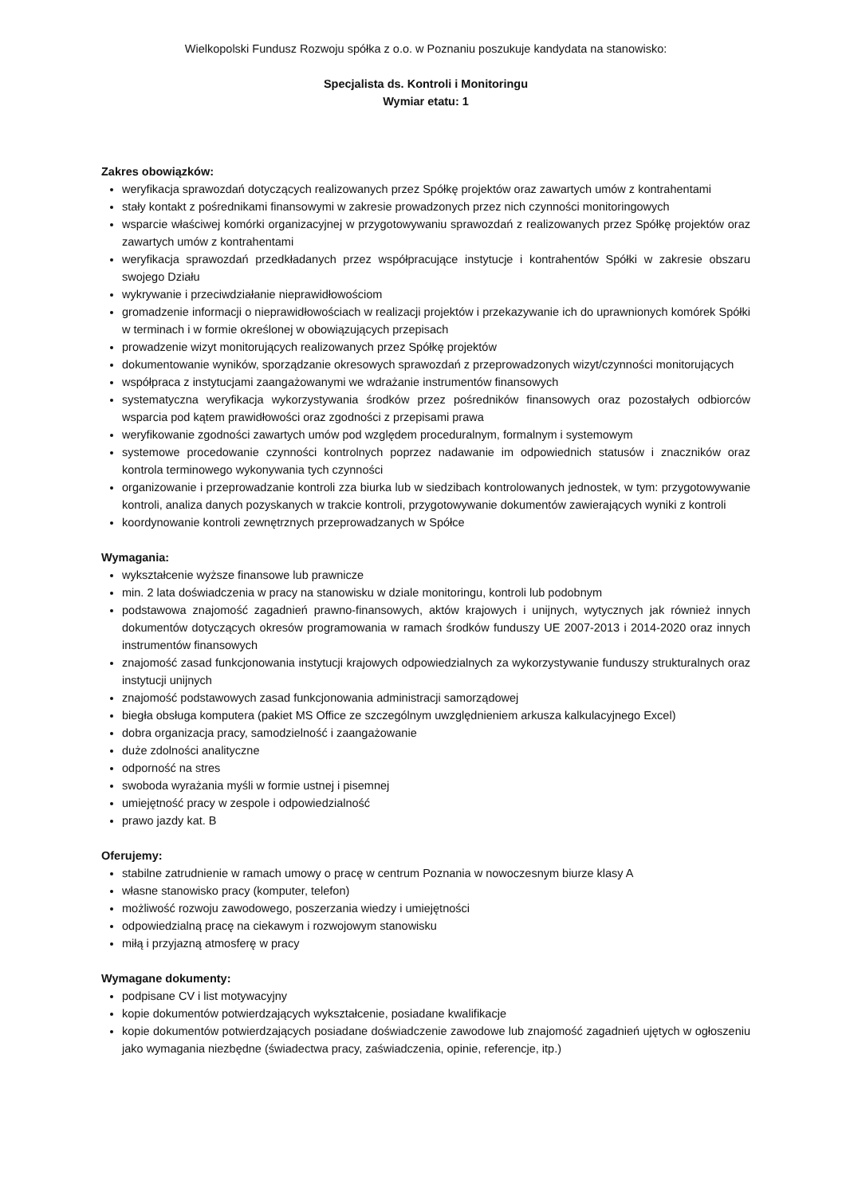Wielkopolski Fundusz Rozwoju spółka z o.o. w Poznaniu poszukuje kandydata na stanowisko:
Specjalista ds. Kontroli i Monitoringu
Wymiar etatu: 1
Zakres obowiązków:
weryfikacja sprawozdań dotyczących realizowanych przez Spółkę projektów oraz zawartych umów z kontrahentami
stały kontakt z pośrednikami finansowymi w zakresie prowadzonych przez nich czynności monitoringowych
wsparcie właściwej komórki organizacyjnej w przygotowywaniu sprawozdań z realizowanych przez Spółkę projektów oraz zawartych umów z kontrahentami
weryfikacja sprawozdań przedkładanych przez współpracujące instytucje i kontrahentów Spółki w zakresie obszaru swojego Działu
wykrywanie i przeciwdziałanie nieprawidłowościom
gromadzenie informacji o nieprawidłowościach w realizacji projektów i przekazywanie ich do uprawnionych komórek Spółki w terminach i w formie określonej w obowiązujących przepisach
prowadzenie wizyt monitorujących realizowanych przez Spółkę projektów
dokumentowanie wyników, sporządzanie okresowych sprawozdań z przeprowadzonych wizyt/czynności monitorujących
współpraca z instytucjami zaangażowanymi we wdrażanie instrumentów finansowych
systematyczna weryfikacja wykorzystywania środków przez pośredników finansowych oraz pozostałych odbiorców wsparcia pod kątem prawidłowości oraz zgodności z przepisami prawa
weryfikowanie zgodności zawartych umów pod względem proceduralnym, formalnym i systemowym
systemowe procedowanie czynności kontrolnych poprzez nadawanie im odpowiednich statusów i znaczników oraz kontrola terminowego wykonywania tych czynności
organizowanie i przeprowadzanie kontroli zza biurka lub w siedzibach kontrolowanych jednostek, w tym: przygotowywanie kontroli, analiza danych pozyskanych w trakcie kontroli, przygotowywanie dokumentów zawierających wyniki z kontroli
koordynowanie kontroli zewnętrznych przeprowadzanych w Spółce
Wymagania:
wykształcenie wyższe finansowe lub prawnicze
min. 2 lata doświadczenia w pracy na stanowisku w dziale monitoringu, kontroli lub podobnym
podstawowa znajomość zagadnień prawno-finansowych, aktów krajowych i unijnych, wytycznych jak również innych dokumentów dotyczących okresów programowania w ramach środków funduszy UE 2007-2013 i 2014-2020 oraz innych instrumentów finansowych
znajomość zasad funkcjonowania instytucji krajowych odpowiedzialnych za wykorzystywanie funduszy strukturalnych oraz instytucji unijnych
znajomość podstawowych zasad funkcjonowania administracji samorządowej
biegła obsługa komputera (pakiet MS Office ze szczególnym uwzględnieniem arkusza kalkulacyjnego Excel)
dobra organizacja pracy, samodzielność i zaangażowanie
duże zdolności analityczne
odporność na stres
swoboda wyrażania myśli w formie ustnej i pisemnej
umiejętność pracy w zespole i odpowiedzialność
prawo jazdy kat. B
Oferujemy:
stabilne zatrudnienie w ramach umowy o pracę w centrum Poznania w nowoczesnym biurze klasy A
własne stanowisko pracy (komputer, telefon)
możliwość rozwoju zawodowego, poszerzania wiedzy i umiejętności
odpowiedzialną pracę na ciekawym i rozwojowym stanowisku
miłą i przyjazną atmosferę w pracy
Wymagane dokumenty:
podpisane CV i list motywacyjny
kopie dokumentów potwierdzających wykształcenie, posiadane kwalifikacje
kopie dokumentów potwierdzających posiadane doświadczenie zawodowe lub znajomość zagadnień ujętych w ogłoszeniu jako wymagania niezbędne (świadectwa pracy, zaświadczenia, opinie, referencje, itp.)